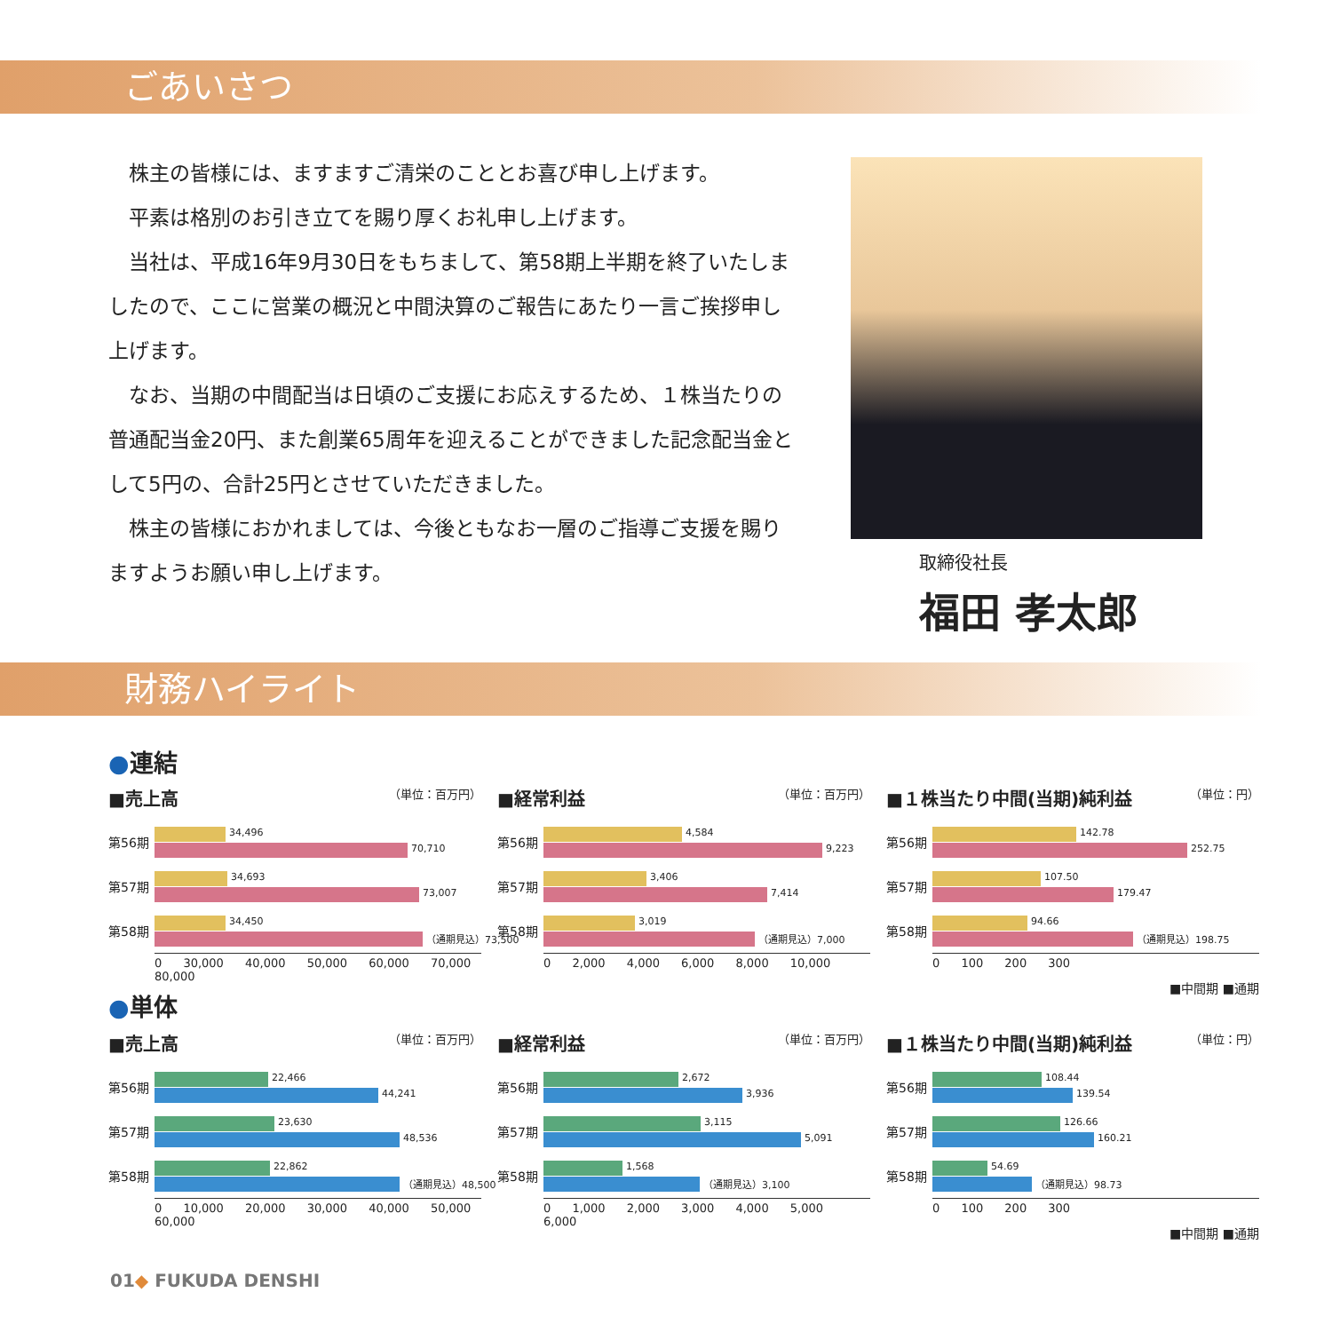ごあいさつ
　株主の皆様には、ますますご清栄のこととお喜び申し上げます。
　平素は格別のお引き立てを賜り厚くお礼申し上げます。
　当社は、平成16年9月30日をもちまして、第58期上半期を終了いたしましたので、ここに営業の概況と中間決算のご報告にあたり一言ご挨拶申し上げます。
　なお、当期の中間配当は日頃のご支援にお応えするため、１株当たりの普通配当金20円、また創業65周年を迎えることができました記念配当金として5円の、合計25円とさせていただきました。
　株主の皆様におかれましては、今後ともなお一層のご指導ご支援を賜りますようお願い申し上げます。
取締役社長
福田 孝太郎
財務ハイライト
●連結
■売上高 （単位：百万円）
第56期
34,496
70,710
第57期
34,693
73,007
第58期
34,450
（通期見込）73,500
0 30,000 40,000 50,000 60,000 70,000 80,000
■経常利益 （単位：百万円）
第56期
4,584
9,223
第57期
3,406
7,414
第58期
3,019
（通期見込）7,000
0 2,000 4,000 6,000 8,000 10,000
■１株当たり中間(当期)純利益 （単位：円）
第56期
142.78
252.75
第57期
107.50
179.47
第58期
94.66
（通期見込）198.75
0 100 200 300
■中間期 ■通期
●単体
■売上高 （単位：百万円）
第56期
22,466
44,241
第57期
23,630
48,536
第58期
22,862
（通期見込）48,500
0 10,000 20,000 30,000 40,000 50,000 60,000
■経常利益 （単位：百万円）
第56期
2,672
3,936
第57期
3,115
5,091
第58期
1,568
（通期見込）3,100
0 1,000 2,000 3,000 4,000 5,000 6,000
■１株当たり中間(当期)純利益 （単位：円）
第56期
108.44
139.54
第57期
126.66
160.21
第58期
54.69
（通期見込）98.73
0 100 200 300
■中間期 ■通期
01◆ FUKUDA DENSHI